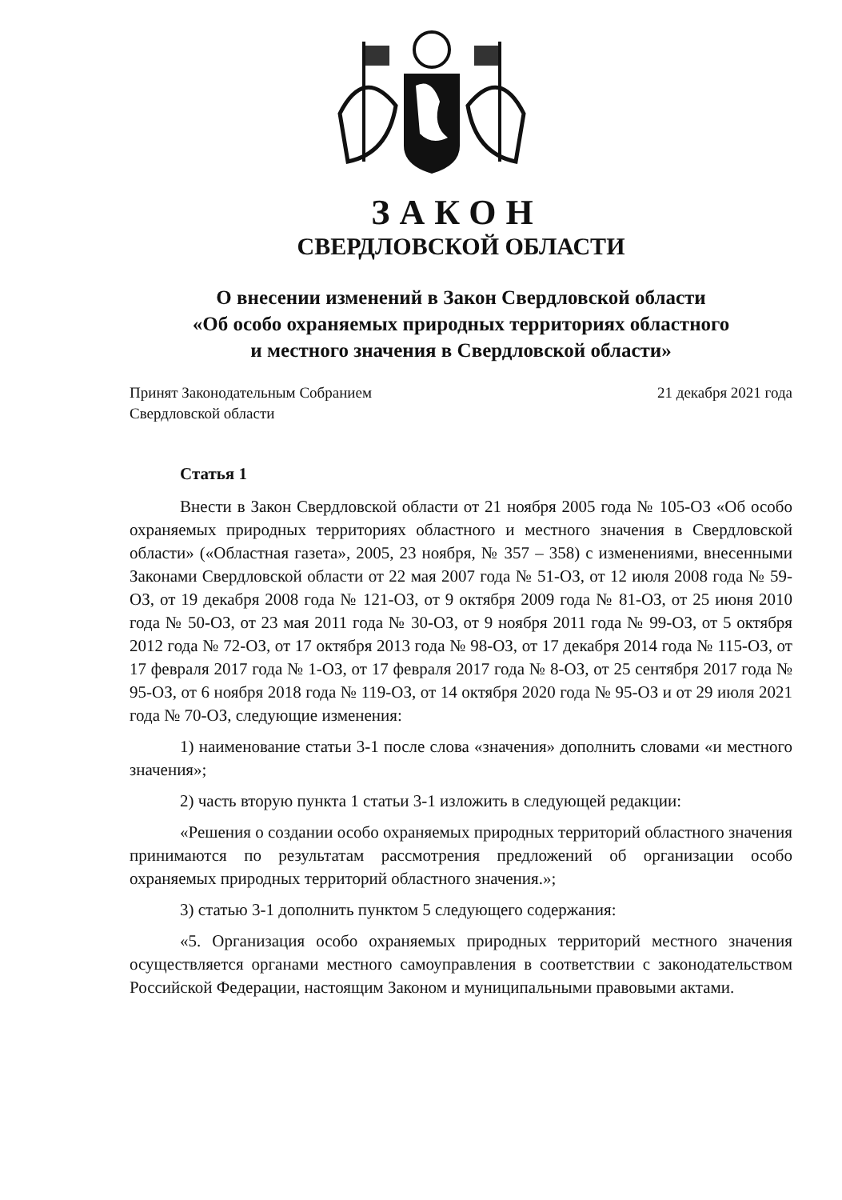ЗАКОН
СВЕРДЛОВСКОЙ ОБЛАСТИ
О внесении изменений в Закон Свердловской области
«Об особо охраняемых природных территориях областного
и местного значения в Свердловской области»
Принят Законодательным Собранием
Свердловской области
21 декабря 2021 года
Статья 1
Внести в Закон Свердловской области от 21 ноября 2005 года № 105-ОЗ «Об особо охраняемых природных территориях областного и местного значения в Свердловской области» («Областная газета», 2005, 23 ноября, № 357 – 358) с изменениями, внесенными Законами Свердловской области от 22 мая 2007 года № 51-ОЗ, от 12 июля 2008 года № 59-ОЗ, от 19 декабря 2008 года № 121-ОЗ, от 9 октября 2009 года № 81-ОЗ, от 25 июня 2010 года № 50-ОЗ, от 23 мая 2011 года № 30-ОЗ, от 9 ноября 2011 года № 99-ОЗ, от 5 октября 2012 года № 72-ОЗ, от 17 октября 2013 года № 98-ОЗ, от 17 декабря 2014 года № 115-ОЗ, от 17 февраля 2017 года № 1-ОЗ, от 17 февраля 2017 года № 8-ОЗ, от 25 сентября 2017 года № 95-ОЗ, от 6 ноября 2018 года № 119-ОЗ, от 14 октября 2020 года № 95-ОЗ и от 29 июля 2021 года № 70-ОЗ, следующие изменения:
1) наименование статьи 3-1 после слова «значения» дополнить словами «и местного значения»;
2) часть вторую пункта 1 статьи 3-1 изложить в следующей редакции:
«Решения о создании особо охраняемых природных территорий областного значения принимаются по результатам рассмотрения предложений об организации особо охраняемых природных территорий областного значения.»;
3) статью 3-1 дополнить пунктом 5 следующего содержания:
«5. Организация особо охраняемых природных территорий местного значения осуществляется органами местного самоуправления в соответствии с законодательством Российской Федерации, настоящим Законом и муниципальными правовыми актами.